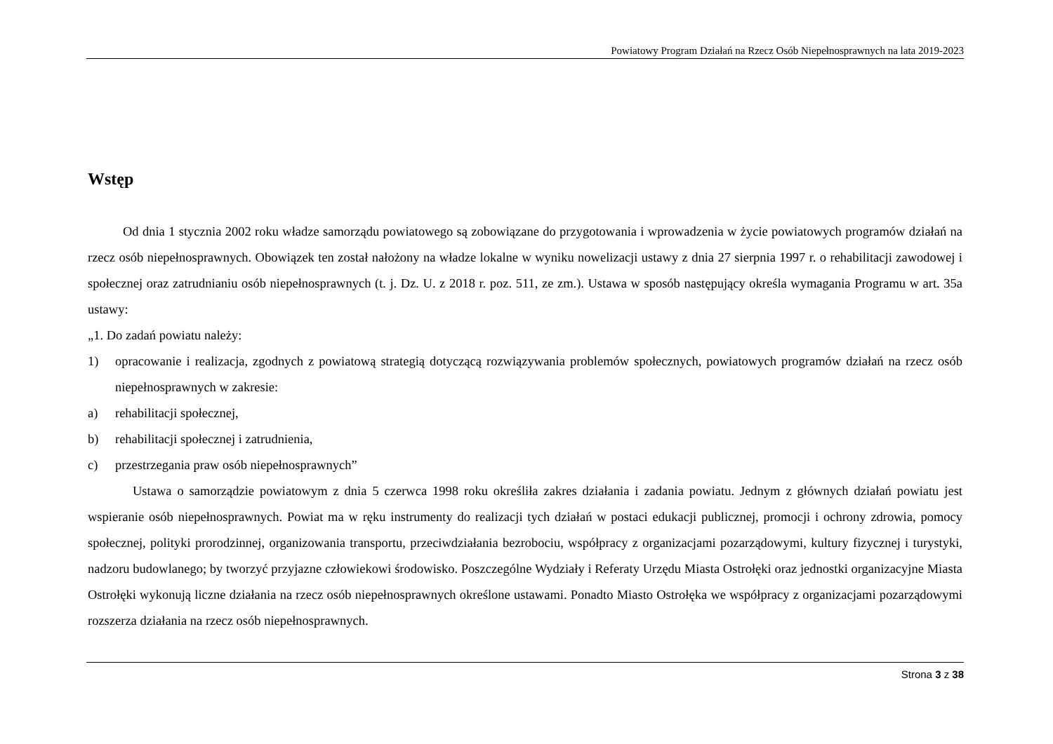Powiatowy Program Działań na Rzecz Osób Niepełnosprawnych na lata 2019-2023
Wstęp
Od dnia 1 stycznia 2002 roku władze samorządu powiatowego są zobowiązane do przygotowania i wprowadzenia w życie powiatowych programów działań na rzecz osób niepełnosprawnych. Obowiązek ten został nałożony na władze lokalne w wyniku nowelizacji ustawy z dnia 27 sierpnia 1997 r. o rehabilitacji zawodowej i społecznej oraz zatrudnianiu osób niepełnosprawnych (t. j. Dz. U. z 2018 r. poz. 511, ze zm.). Ustawa w sposób następujący określa wymagania Programu w art. 35a ustawy:
„1. Do zadań powiatu należy:
1) opracowanie i realizacja, zgodnych z powiatową strategią dotyczącą rozwiązywania problemów społecznych, powiatowych programów działań na rzecz osób niepełnosprawnych w zakresie:
a) rehabilitacji społecznej,
b) rehabilitacji społecznej i zatrudnienia,
c) przestrzegania praw osób niepełnosprawnych”
Ustawa o samorządzie powiatowym z dnia 5 czerwca 1998 roku określiła zakres działania i zadania powiatu. Jednym z głównych działań powiatu jest wspieranie osób niepełnosprawnych. Powiat ma w ręku instrumenty do realizacji tych działań w postaci edukacji publicznej, promocji i ochrony zdrowia, pomocy społecznej, polityki prorodzinnej, organizowania transportu, przeciwdziałania bezrobociu, współpracy z organizacjami pozarządowymi, kultury fizycznej i turystyki, nadzoru budowlanego; by tworzyć przyjazne człowiekowi środowisko. Poszczególne Wydziały i Referaty Urzędu Miasta Ostrołęki oraz jednostki organizacyjne Miasta Ostrołęki wykonują liczne działania na rzecz osób niepełnosprawnych określone ustawami. Ponadto Miasto Ostrołęka we współpracy z organizacjami pozarządowymi rozszerza działania na rzecz osób niepełnosprawnych.
Strona 3 z 38